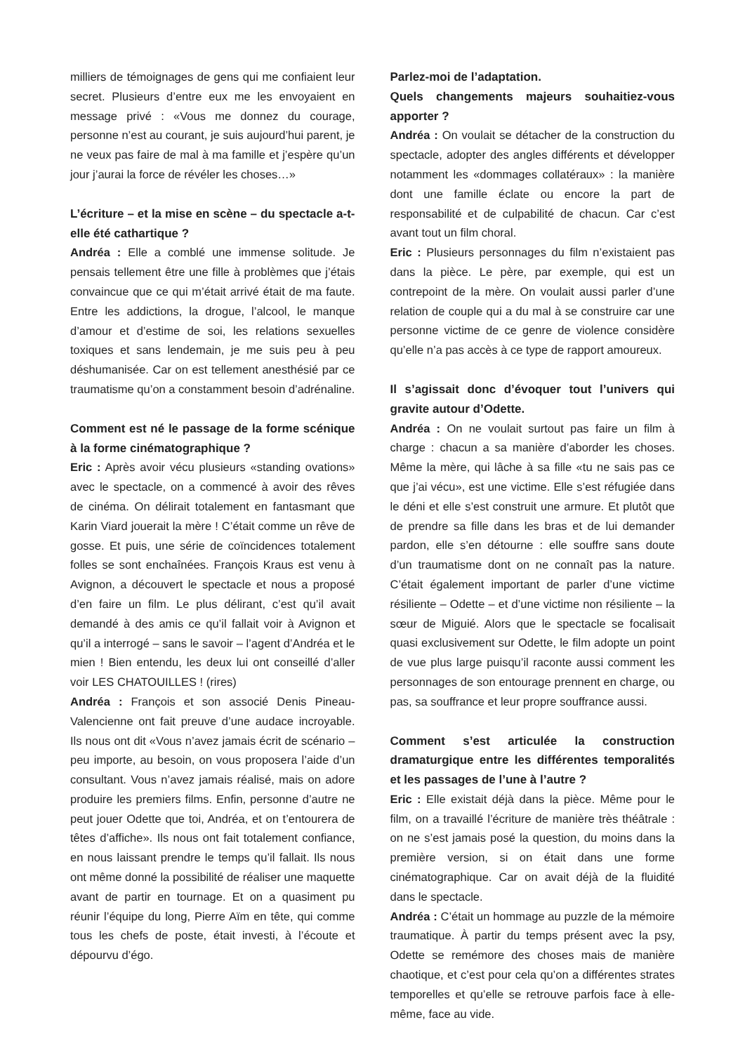milliers de témoignages de gens qui me confiaient leur secret. Plusieurs d’entre eux me les envoyaient en message privé : «Vous me donnez du courage, personne n’est au courant, je suis aujourd’hui parent, je ne veux pas faire de mal à ma famille et j’espère qu’un jour j’aurai la force de révéler les choses…»
L’écriture – et la mise en scène – du spectacle a-t-elle été cathartique ?
Andréa : Elle a comblé une immense solitude. Je pensais tellement être une fille à problèmes que j’étais convaincue que ce qui m’était arrivé était de ma faute. Entre les addictions, la drogue, l’alcool, le manque d’amour et d’estime de soi, les relations sexuelles toxiques et sans lendemain, je me suis peu à peu déshumanisée. Car on est tellement anesthésié par ce traumatisme qu’on a constamment besoin d’adrénaline.
Comment est né le passage de la forme scénique à la forme cinématographique ?
Eric : Après avoir vécu plusieurs «standing ovations» avec le spectacle, on a commencé à avoir des rêves de cinéma. On délirait totalement en fantasmant que Karin Viard jouerait la mère ! C’était comme un rêve de gosse. Et puis, une série de coïncidences totalement folles se sont enchaînées. François Kraus est venu à Avignon, a découvert le spectacle et nous a proposé d’en faire un film. Le plus délirant, c’est qu’il avait demandé à des amis ce qu’il fallait voir à Avignon et qu’il a interrogé – sans le savoir – l’agent d’Andréa et le mien ! Bien entendu, les deux lui ont conseillé d’aller voir LES CHATOUILLES ! (rires)
Andréa : François et son associé Denis Pineau-Valencienne ont fait preuve d’une audace incroyable. Ils nous ont dit «Vous n’avez jamais écrit de scénario – peu importe, au besoin, on vous proposera l’aide d’un consultant. Vous n’avez jamais réalisé, mais on adore produire les premiers films. Enfin, personne d’autre ne peut jouer Odette que toi, Andréa, et on t’entourera de têtes d’affiche». Ils nous ont fait totalement confiance, en nous laissant prendre le temps qu’il fallait. Ils nous ont même donné la possibilité de réaliser une maquette avant de partir en tournage. Et on a quasiment pu réunir l’équipe du long, Pierre Aïm en tête, qui comme tous les chefs de poste, était investi, à l’écoute et dépourvu d’égo.
Parlez-moi de l’adaptation.
Quels changements majeurs souhaitiez-vous apporter ?
Andréa : On voulait se détacher de la construction du spectacle, adopter des angles différents et développer notamment les «dommages collatéraux» : la manière dont une famille éclate ou encore la part de responsabilité et de culpabilité de chacun. Car c’est avant tout un film choral.
Eric : Plusieurs personnages du film n’existaient pas dans la pièce. Le père, par exemple, qui est un contrepoint de la mère. On voulait aussi parler d’une relation de couple qui a du mal à se construire car une personne victime de ce genre de violence considère qu’elle n’a pas accès à ce type de rapport amoureux.
Il s’agissait donc d’évoquer tout l’univers qui gravite autour d’Odette.
Andréa : On ne voulait surtout pas faire un film à charge : chacun a sa manière d’aborder les choses. Même la mère, qui lâche à sa fille «tu ne sais pas ce que j’ai vécu», est une victime. Elle s’est réfugiée dans le déni et elle s’est construit une armure. Et plutôt que de prendre sa fille dans les bras et de lui demander pardon, elle s’en détourne : elle souffre sans doute d’un traumatisme dont on ne connaît pas la nature. C’était également important de parler d’une victime résiliente – Odette – et d’une victime non résiliente – la sœur de Miguié. Alors que le spectacle se focalisait quasi exclusivement sur Odette, le film adopte un point de vue plus large puisqu’il raconte aussi comment les personnages de son entourage prennent en charge, ou pas, sa souffrance et leur propre souffrance aussi.
Comment s’est articulée la construction dramaturgique entre les différentes temporalités et les passages de l’une à l’autre ?
Eric : Elle existait déjà dans la pièce. Même pour le film, on a travaillé l’écriture de manière très théâtrale : on ne s’est jamais posé la question, du moins dans la première version, si on était dans une forme cinématographique. Car on avait déjà de la fluidité dans le spectacle.
Andréa : C’était un hommage au puzzle de la mémoire traumatique. À partir du temps présent avec la psy, Odette se remémore des choses mais de manière chaotique, et c’est pour cela qu’on a différentes strates temporelles et qu’elle se retrouve parfois face à elle-même, face au vide.